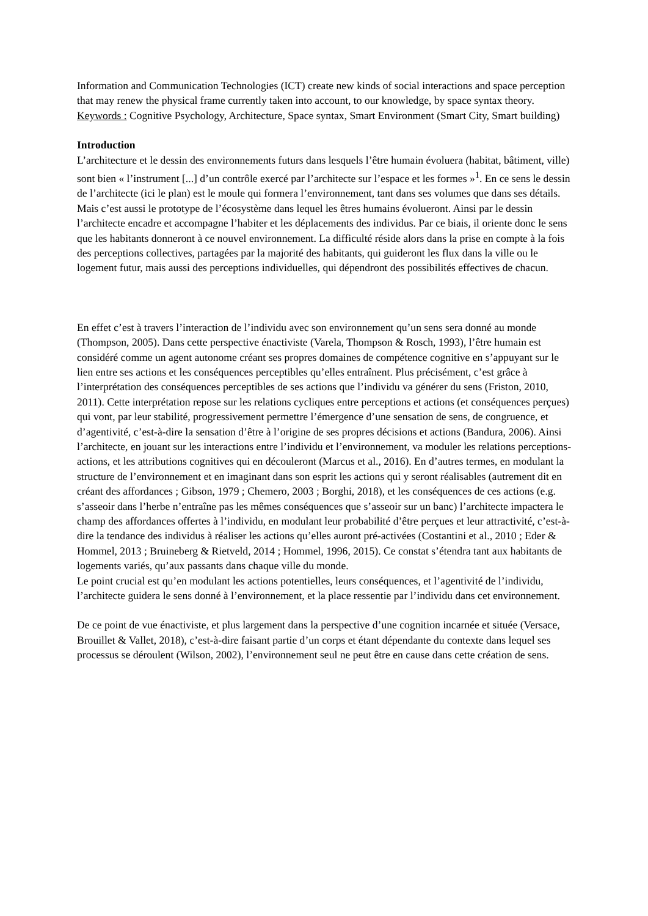Information and Communication Technologies (ICT) create new kinds of social interactions and space perception that may renew the physical frame currently taken into account, to our knowledge, by space syntax theory.
Keywords : Cognitive Psychology, Architecture, Space syntax, Smart Environment (Smart City, Smart building)
Introduction
L’architecture et le dessin des environnements futurs dans lesquels l’être humain évoluera (habitat, bâtiment, ville) sont bien « l’instrument [...] d’un contrôle exercé par l’architecte sur l’espace et les formes »<sup>1</sup>. En ce sens le dessin de l’architecte (ici le plan) est le moule qui formera l’environnement, tant dans ses volumes que dans ses détails. Mais c’est aussi le prototype de l’écosystème dans lequel les êtres humains évolueront. Ainsi par le dessin l’architecte encadre et accompagne l’habiter et les déplacements des individus. Par ce biais, il oriente donc le sens que les habitants donneront à ce nouvel environnement. La difficulté réside alors dans la prise en compte à la fois des perceptions collectives, partagées par la majorité des habitants, qui guideront les flux dans la ville ou le logement futur, mais aussi des perceptions individuelles, qui dépendront des possibilités effectives de chacun.
En effet c’est à travers l’interaction de l’individu avec son environnement qu’un sens sera donné au monde (Thompson, 2005). Dans cette perspective énactiviste (Varela, Thompson & Rosch, 1993), l’être humain est considéré comme un agent autonome créant ses propres domaines de compétence cognitive en s’appuyant sur le lien entre ses actions et les conséquences perceptibles qu’elles entraînent. Plus précisément, c’est grâce à l’interprétation des conséquences perceptibles de ses actions que l’individu va générer du sens (Friston, 2010, 2011). Cette interprétation repose sur les relations cycliques entre perceptions et actions (et conséquences perçues) qui vont, par leur stabilité, progressivement permettre l’émergence d’une sensation de sens, de congruence, et d’agentivité, c’est-à-dire la sensation d’être à l’origine de ses propres décisions et actions (Bandura, 2006). Ainsi l’architecte, en jouant sur les interactions entre l’individu et l’environnement, va moduler les relations perceptions-actions, et les attributions cognitives qui en découleront (Marcus et al., 2016). En d’autres termes, en modulant la structure de l’environnement et en imaginant dans son esprit les actions qui y seront réalisables (autrement dit en créant des affordances ; Gibson, 1979 ; Chemero, 2003 ; Borghi, 2018), et les conséquences de ces actions (e.g. s’asseoir dans l’herbe n’entraîne pas les mêmes conséquences que s’asseoir sur un banc) l’architecte impactera le champ des affordances offertes à l’individu, en modulant leur probabilité d’être perçues et leur attractivité, c’est-à-dire la tendance des individus à réaliser les actions qu’elles auront pré-activées (Costantini et al., 2010 ; Eder & Hommel, 2013 ; Bruineberg & Rietveld, 2014 ; Hommel, 1996, 2015). Ce constat s’étendra tant aux habitants de logements variés, qu’aux passants dans chaque ville du monde.
Le point crucial est qu’en modulant les actions potentielles, leurs conséquences, et l’agentivité de l’individu, l’architecte guidera le sens donné à l’environnement, et la place ressentie par l’individu dans cet environnement.
De ce point de vue énactiviste, et plus largement dans la perspective d’une cognition incarnée et située (Versace, Brouillet & Vallet, 2018), c’est-à-dire faisant partie d’un corps et étant dépendante du contexte dans lequel ses processus se déroulent (Wilson, 2002), l’environnement seul ne peut être en cause dans cette création de sens.